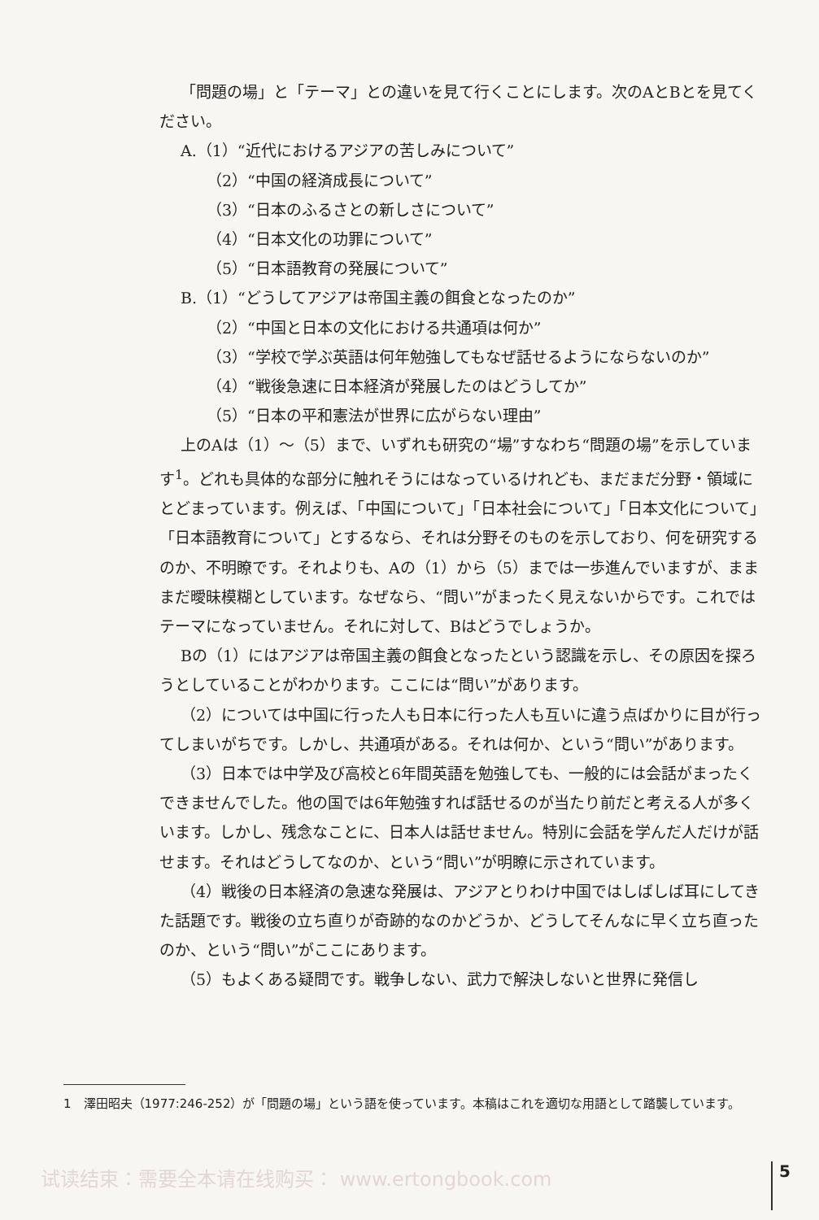「問題の場」と「テーマ」との違いを見て行くことにします。次のAとBとを見てください。
A.（1）“近代におけるアジアの苦しみについて”
（2）“中国の経済成長について”
（3）“日本のふるさとの新しさについて”
（4）“日本文化の功罪について”
（5）“日本語教育の発展について”
B.（1）“どうしてアジアは帝国主義の餌食となったのか”
（2）“中国と日本の文化における共通項は何か”
（3）“学校で学ぶ英語は何年勉強してもなぜ話せるようにならないのか”
（4）“戦後急速に日本経済が発展したのはどうしてか”
（5）“日本の平和憲法が世界に広がらない理由”
上のAは（1）～（5）まで、いずれも研究の“場”すなわち“問題の場”を示しています<sup>1</sup>。どれも具体的な部分に触れそうにはなっているけれども、まだまだ分野・領域にとどまっています。例えば、「中国について」「日本社会について」「日本文化について」「日本語教育について」とするなら、それは分野そのものを示しており、何を研究するのか、不明瞭です。それよりも、Aの（1）から（5）までは一歩進んでいますが、まままだ曖昧模糊としています。なぜなら、“問い”がまったく見えないからです。これではテーマになっていません。それに対して、Bはどうでしょうか。
Bの（1）にはアジアは帝国主義の餌食となったという認識を示し、その原因を探ろうとしていることがわかります。ここには“問い”があります。
（2）については中国に行った人も日本に行った人も互いに違う点ばかりに目が行ってしまいがちです。しかし、共通項がある。それは何か、という“問い”があります。
（3）日本では中学及び高校と6年間英語を勉強しても、一般的には会話がまったくできませんでした。他の国では6年勉強すれば話せるのが当たり前だと考える人が多くいます。しかし、残念なことに、日本人は話せません。特別に会話を学んだ人だけが話せます。それはどうしてなのか、という“問い”が明瞭に示されています。
（4）戦後の日本経済の急速な発展は、アジアとりわけ中国ではしばしば耳にしてきた話題です。戦後の立ち直りが奇跡的なのかどうか、どうしてそんなに早く立ち直ったのか、という“問い”がここにあります。
（5）もよくある疑問です。戦争しない、武力で解決しないと世界に発信し
1　澤田昭夫（1977:246-252）が「問題の場」という語を使っています。本稿はこれを適切な用語として踏襲しています。
试读结束：需要全本请在线购买： www.ertongbook.com
5